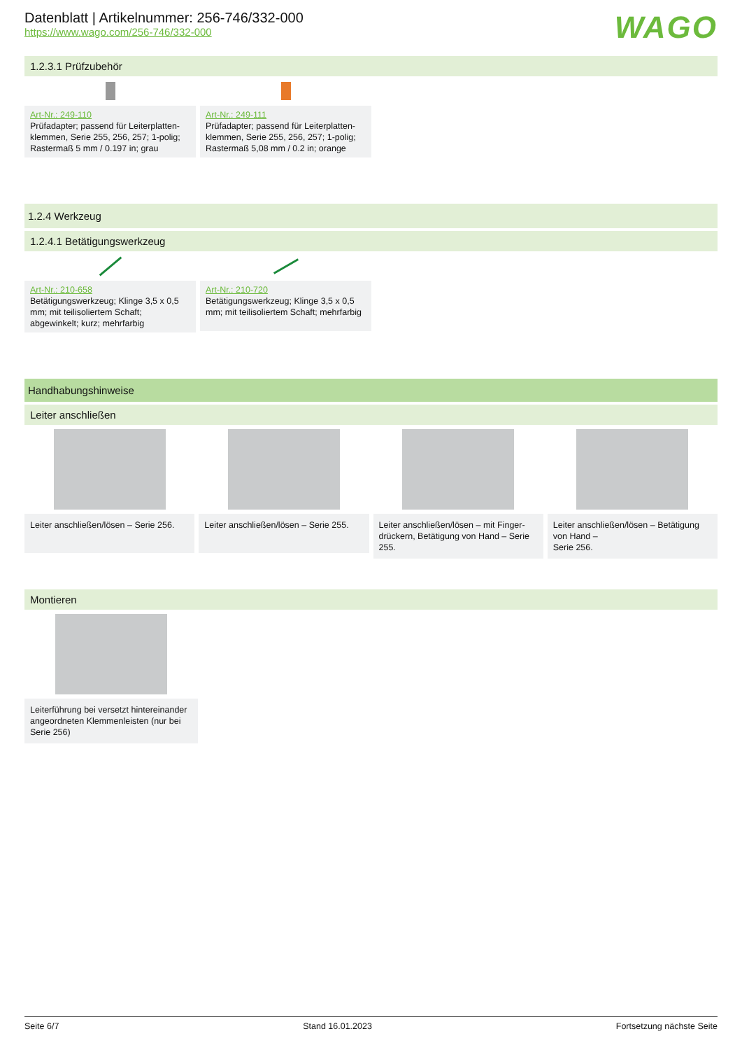Datenblatt | Artikelnummer: 256-746/332-000
https://www.wago.com/256-746/332-000
WAGO
1.2.3.1 Prüfzubehör
Art-Nr.: 249-110
Prüfadapter; passend für Leiterplatten­klemmen, Serie 255, 256, 257; 1-polig; Rastermaß 5 mm / 0.197 in; grau
Art-Nr.: 249-111
Prüfadapter; passend für Leiterplatten­klemmen, Serie 255, 256, 257; 1-polig; Rastermaß 5,08 mm / 0.2 in; orange
1.2.4 Werkzeug
1.2.4.1 Betätigungswerkzeug
Art-Nr.: 210-658
Betätigungswerkzeug; Klinge 3,5 x 0,5 mm; mit teilisoliertem Schaft; abgewinkelt; kurz; mehrfarbig
Art-Nr.: 210-720
Betätigungswerkzeug; Klinge 3,5 x 0,5 mm; mit teilisoliertem Schaft; mehrfarbig
Handhabungshinweise
Leiter anschließen
Leiter anschließen/lösen – Serie 256.
Leiter anschließen/lösen – Serie 255.
Leiter anschließen/lösen – mit Finger­drückern, Betätigung von Hand – Serie 255.
Leiter anschließen/lösen – Betätigung von Hand –
Serie 256.
Montieren
Leiterführung bei versetzt hintereinander angeordneten Klemmenleisten (nur bei Serie 256)
Seite 6/7 Stand 16.01.2023 Fortsetzung nächste Seite